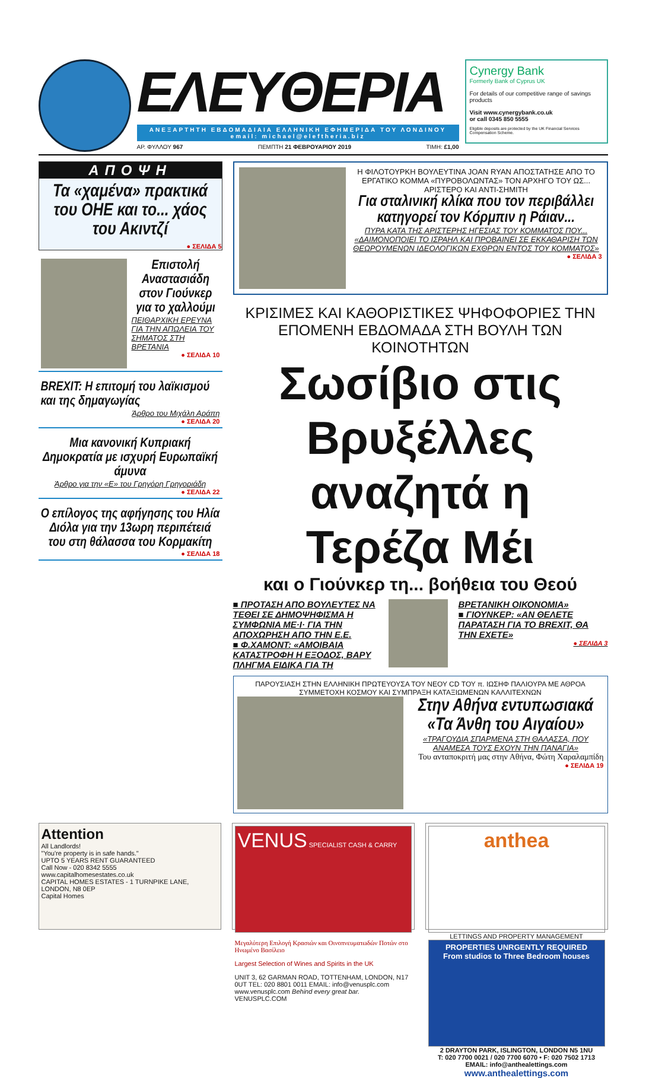ΕΛΕΥΘΕΡΙΑ
ΑΝΕΞΑΡΤΗΤΗ ΕΒΔΟΜΑΔΙΑΙΑ ΕΛΛΗΝΙΚΗ ΕΦΗΜΕΡΙΔΑ ΤΟΥ ΛΟΝΔΙΝΟΥ
email: michael@eleftheria.biz
ΑΡ. ΦΥΛΛΟΥ 967 ΠΕΜΠΤΗ 21 ΦΕΒΡΟΥΑΡΙΟΥ 2019 ΤΙΜΗ: £1,00
Cynergy Bank
Formerly Bank of Cyprus UK
For details of our competitive range of savings products
Visit www.cynergybank.co.uk
or call 0345 850 5555
Eligible deposits are protected by the UK Financial Services Compensation Scheme.
ΑΠΟΨΗ
Τα «χαμένα» πρακτικά του ΟΗΕ και το... χάος του Ακιντζί
● ΣΕΛΙΔΑ 5
Επιστολή Αναστασιάδη στον Γιούνκερ για το χαλλούμι
ΠΕΙΘΑΡΧΙΚΗ ΕΡΕΥΝΑ ΓΙΑ ΤΗΝ ΑΠΩΛΕΙΑ ΤΟΥ ΣΗΜΑΤΟΣ ΣΤΗ ΒΡΕΤΑΝΙΑ
● ΣΕΛΙΔΑ 10
BREXIT: Η επιτομή του λαϊκισμού και της δημαγωγίας
Άρθρο του Μιχάλη Αράπη
● ΣΕΛΙΔΑ 20
Μια κανονική Κυπριακή Δημοκρατία με ισχυρή Ευρωπαϊκή άμυνα
Άρθρο για την «Ε» του Γρηγόρη Γρηγοριάδη
● ΣΕΛΙΔΑ 22
Ο επίλογος της αφήγησης του Ηλία Διόλα για την 13ωρη περιπέτειά του στη θάλασσα του Κορμακίτη
● ΣΕΛΙΔΑ 18
Η ΦΙΛΟΤΟΥΡΚΗ ΒΟΥΛΕΥΤΙΝΑ JOAN RYAN ΑΠΟΣΤΑΤΗΣΕ ΑΠΟ ΤΟ ΕΡΓΑΤΙΚΟ ΚΟΜΜΑ «ΠΥΡΟΒΟΛΩΝΤΑΣ» ΤΟΝ ΑΡΧΗΓΟ ΤΟΥ ΩΣ... ΑΡΙΣΤΕΡΟ ΚΑΙ ΑΝΤΙ-ΣΗΜΙΤΗ
Για σταλινική κλίκα που τον περιβάλλει κατηγορεί τον Κόρμπιν η Ράιαν...
ΠΥΡΑ ΚΑΤΑ ΤΗΣ ΑΡΙΣΤΕΡΗΣ ΗΓΕΣΙΑΣ ΤΟΥ ΚΟΜΜΑΤΟΣ ΠΟΥ... «ΔΑΙΜΟΝΟΠΟΙΕΙ ΤΟ ΙΣΡΑΗΛ ΚΑΙ ΠΡΟΒΑΙΝΕΙ ΣΕ ΕΚΚΑΘΑΡΙΣΗ ΤΩΝ ΘΕΩΡΟΥΜΕΝΩΝ ΙΔΕΟΛΟΓΙΚΩΝ ΕΧΘΡΩΝ ΕΝΤΟΣ ΤΟΥ ΚΟΜΜΑΤΟΣ»
● ΣΕΛΙΔΑ 3
ΚΡΙΣΙΜΕΣ ΚΑΙ ΚΑΘΟΡΙΣΤΙΚΕΣ ΨΗΦΟΦΟΡΙΕΣ ΤΗΝ ΕΠΟΜΕΝΗ ΕΒΔΟΜΑΔΑ ΣΤΗ ΒΟΥΛΗ ΤΩΝ ΚΟΙΝΟΤΗΤΩΝ
Σωσίβιο στις Βρυξέλλες αναζητά η Τερέζα Μέι
και ο Γιούνκερ τη... βοήθεια του Θεού
■ ΠΡΟΤΑΣΗ ΑΠΟ ΒΟΥΛΕΥΤΕΣ ΝΑ ΤΕΘΕΙ ΣΕ ΔΗΜΟΨΗΦΙΣΜΑ Η ΣΥΜΦΩΝΙΑ ΜΕ·Ι· ΓΙΑ ΤΗΝ ΑΠΟΧΩΡΗΣΗ ΑΠΟ ΤΗΝ Ε.Ε.
■ Φ.ΧΑΜΟΝΤ: «ΑΜΟΙΒΑΙΑ ΚΑΤΑΣΤΡΟΦΗ Η ΕΞΟΔΟΣ, ΒΑΡΥ ΠΛΗΓΜΑ ΕΙΔΙΚΑ ΓΙΑ ΤΗ
ΒΡΕΤΑΝΙΚΗ ΟΙΚΟΝΟΜΙΑ»
■ ΓΙΟΥΝΚΕΡ: «ΑΝ ΘΕΛΕΤΕ ΠΑΡΑΤΑΣΗ ΓΙΑ ΤΟ BREXIT, ΘΑ ΤΗΝ ΕΧΕΤΕ»
● ΣΕΛΙΔΑ 3
ΠΑΡΟΥΣΙΑΣΗ ΣΤΗΝ ΕΛΛΗΝΙΚΗ ΠΡΩΤΕΥΟΥΣΑ ΤΟΥ ΝΕΟΥ CD ΤΟΥ π. ΙΩΣΗΦ ΠΑΛΙΟΥΡΑ ΜΕ ΑΘΡΟΑ ΣΥΜΜΕΤΟΧΗ ΚΟΣΜΟΥ ΚΑΙ ΣΥΜΠΡΑΞΗ ΚΑΤΑΞΙΩΜΕΝΩΝ ΚΑΛΛΙΤΕΧΝΩΝ
Στην Αθήνα εντυπωσιακά «Τα Άνθη του Αιγαίου»
«ΤΡΑΓΟΥΔΙΑ ΣΠΑΡΜΕΝΑ ΣΤΗ ΘΑΛΑΣΣΑ, ΠΟΥ ΑΝΑΜΕΣΑ ΤΟΥΣ ΕΧΟΥΝ ΤΗΝ ΠΑΝΑΓΙΑ»
Του ανταποκριτή μας στην Αθήνα, Φώτη Χαραλαμπίδη
● ΣΕΛΙΔΑ 19
Attention
All Landlords!
"You're property is in safe hands."
UPTO 5 YEARS RENT GUARANTEED
Call Now - 020 8342 5555
www.capitalhomesestates.co.uk
CAPITAL HOMES ESTATES - 1 TURNPIKE LANE, LONDON, N8 0EP
Capital Homes
VENUS SPECIALIST CASH & CARRY
Μεγαλύτερη Επιλογή Κρασιών και Οινοπνευματωδών Ποτών στο Ηνωμένο Βασίλειο
Largest Selection of Wines and Spirits in the UK
UNIT 3, 62 GARMAN ROAD, TOTTENHAM, LONDON, N17 0UT TEL: 020 8801 0011 EMAIL: info@venusplc.com www.venusplc.com Behind every great bar. VENUSPLC.COM
anthea
LETTINGS AND PROPERTY MANAGEMENT
PROPERTIES UNRGENTLY REQUIRED
From studios to Three Bedroom houses
2 DRAYTON PARK, ISLINGTON, LONDON N5 1NU
T: 020 7700 0021 / 020 7700 6070 • F: 020 7502 1713
EMAIL: info@anthealettings.com
www.anthealettings.com